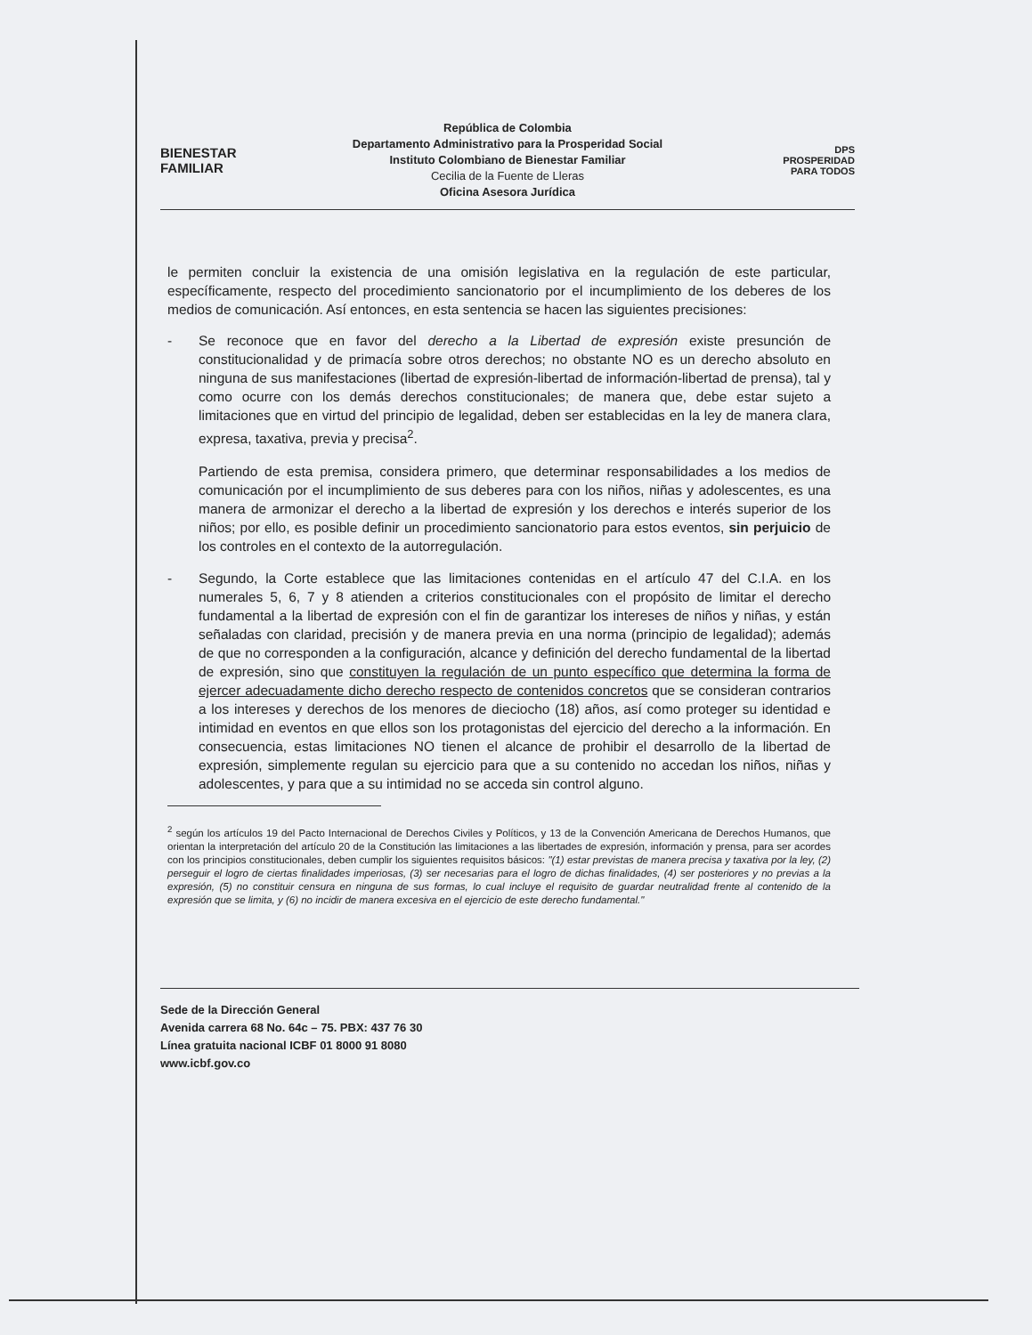BIENESTAR
FAMILIAR
República de Colombia
Departamento Administrativo para la Prosperidad Social
Instituto Colombiano de Bienestar Familiar
Cecilia de la Fuente de Lleras
Oficina Asesora Jurídica
DPS
PROSPERIDAD PARA TODOS
le permiten concluir la existencia de una omisión legislativa en la regulación de este particular, específicamente, respecto del procedimiento sancionatorio por el incumplimiento de los deberes de los medios de comunicación. Así entonces, en esta sentencia se hacen las siguientes precisiones:
- Se reconoce que en favor del derecho a la Libertad de expresión existe presunción de constitucionalidad y de primacía sobre otros derechos; no obstante NO es un derecho absoluto en ninguna de sus manifestaciones (libertad de expresión-libertad de información-libertad de prensa), tal y como ocurre con los demás derechos constitucionales; de manera que, debe estar sujeto a limitaciones que en virtud del principio de legalidad, deben ser establecidas en la ley de manera clara, expresa, taxativa, previa y precisa<sup>2</sup>.
Partiendo de esta premisa, considera primero, que determinar responsabilidades a los medios de comunicación por el incumplimiento de sus deberes para con los niños, niñas y adolescentes, es una manera de armonizar el derecho a la libertad de expresión y los derechos e interés superior de los niños; por ello, es posible definir un procedimiento sancionatorio para estos eventos, sin perjuicio de los controles en el contexto de la autorregulación.
- Segundo, la Corte establece que las limitaciones contenidas en el artículo 47 del C.I.A. en los numerales 5, 6, 7 y 8 atienden a criterios constitucionales con el propósito de limitar el derecho fundamental a la libertad de expresión con el fin de garantizar los intereses de niños y niñas, y están señaladas con claridad, precisión y de manera previa en una norma (principio de legalidad); además de que no corresponden a la configuración, alcance y definición del derecho fundamental de la libertad de expresión, sino que constituyen la regulación de un punto específico que determina la forma de ejercer adecuadamente dicho derecho respecto de contenidos concretos que se consideran contrarios a los intereses y derechos de los menores de dieciocho (18) años, así como proteger su identidad e intimidad en eventos en que ellos son los protagonistas del ejercicio del derecho a la información. En consecuencia, estas limitaciones NO tienen el alcance de prohibir el desarrollo de la libertad de expresión, simplemente regulan su ejercicio para que a su contenido no accedan los niños, niñas y adolescentes, y para que a su intimidad no se acceda sin control alguno.
<sup>2</sup> según los artículos 19 del Pacto Internacional de Derechos Civiles y Políticos, y 13 de la Convención Americana de Derechos Humanos, que orientan la interpretación del artículo 20 de la Constitución las limitaciones a las libertades de expresión, información y prensa, para ser acordes con los principios constitucionales, deben cumplir los siguientes requisitos básicos: "(1) estar previstas de manera precisa y taxativa por la ley, (2) perseguir el logro de ciertas finalidades imperiosas, (3) ser necesarias para el logro de dichas finalidades, (4) ser posteriores y no previas a la expresión, (5) no constituir censura en ninguna de sus formas, lo cual incluye el requisito de guardar neutralidad frente al contenido de la expresión que se limita, y (6) no incidir de manera excesiva en el ejercicio de este derecho fundamental."
Sede de la Dirección General
Avenida carrera 68 No. 64c – 75. PBX: 437 76 30
Línea gratuita nacional ICBF 01 8000 91 8080
www.icbf.gov.co